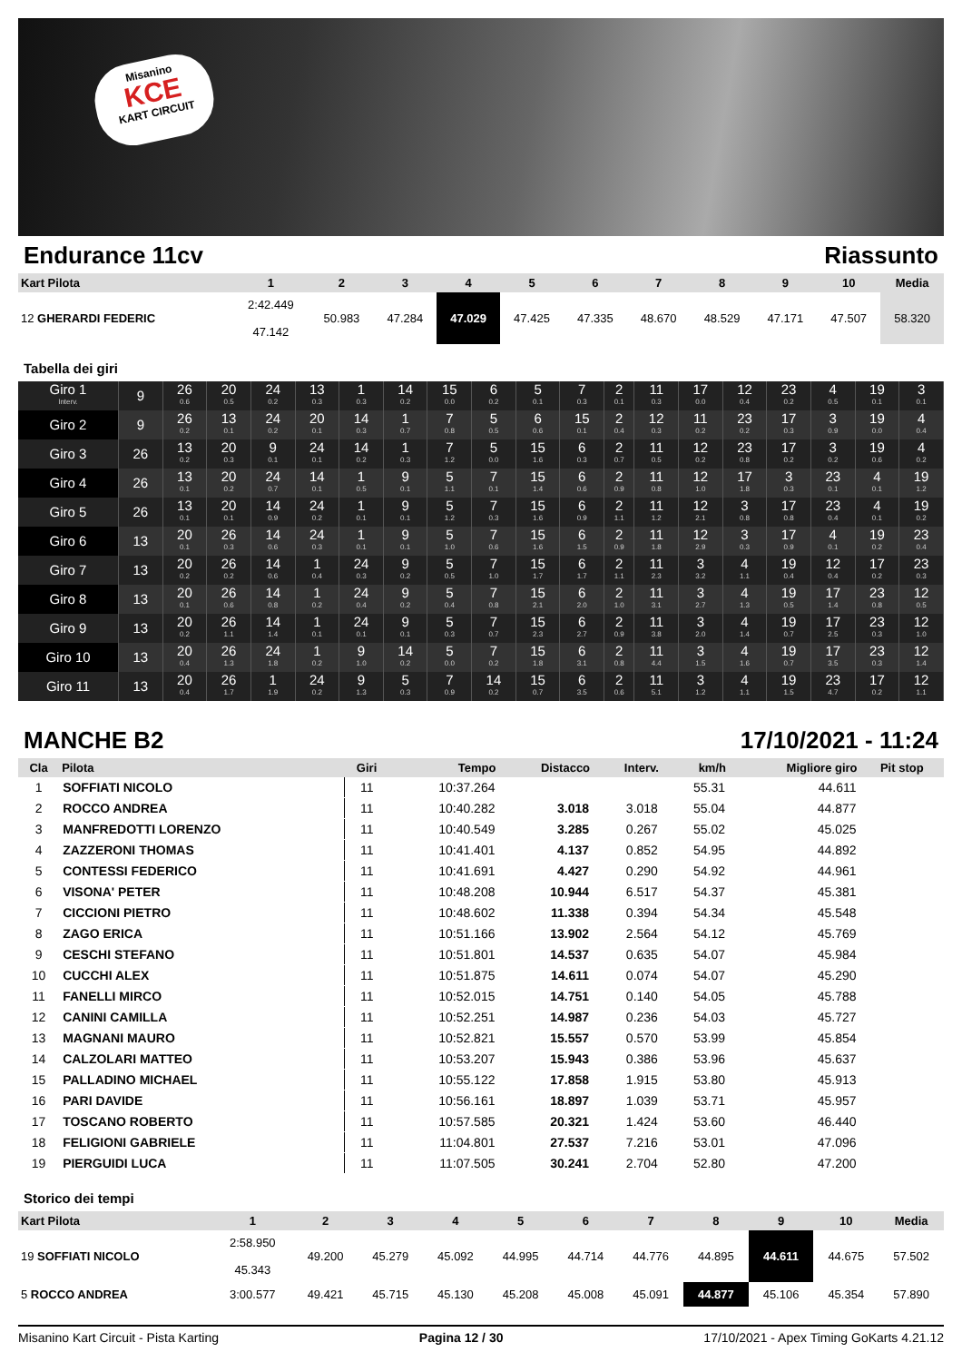Misanino
KCE
KART CIRCUIT
Endurance 11cv Riassunto
| Kart Pilota | 1 | 2 | 3 | 4 | 5 | 6 | 7 | 8 | 9 | 10 | Media |
| --- | --- | --- | --- | --- | --- | --- | --- | --- | --- | --- | --- |
| 12 GHERARDI FEDERIC | 2:42.449 47.142 | 50.983 | 47.284 | 47.029 | 47.425 | 47.335 | 48.670 | 48.529 | 47.171 | 47.507 | 58.320 |
Tabella dei giri
| Giro 1 Interv. | 9 | 26 0.6 | 20 0.5 | 24 0.2 | 13 0.3 | 1 0.3 | 14 0.2 | 15 0.0 | 6 0.2 | 5 0.1 | 7 0.3 | 2 0.1 | 11 0.3 | 17 0.0 | 12 0.4 | 23 0.2 | 4 0.5 | 19 0.1 | 3 0.1 |
| Giro 2 | 9 | 26 0.2 | 13 0.1 | 24 0.2 | 20 0.1 | 14 0.3 | 1 0.7 | 7 0.8 | 5 0.5 | 6 0.6 | 15 0.1 | 2 0.4 | 12 0.3 | 11 0.2 | 23 0.2 | 17 0.3 | 3 0.9 | 19 0.0 | 4 0.4 |
| Giro 3 | 26 | 13 0.2 | 20 0.3 | 9 0.1 | 24 0.1 | 14 0.2 | 1 0.3 | 7 1.2 | 5 0.0 | 15 1.6 | 6 0.3 | 2 0.7 | 11 0.5 | 12 0.2 | 23 0.8 | 17 0.2 | 3 0.2 | 19 0.6 | 4 0.2 |
| Giro 4 | 26 | 13 0.1 | 20 0.2 | 24 0.7 | 14 0.1 | 1 0.5 | 9 0.1 | 5 1.1 | 7 0.1 | 15 1.4 | 6 0.6 | 2 0.9 | 11 0.8 | 12 1.0 | 17 1.8 | 3 0.3 | 23 0.1 | 4 0.1 | 19 1.2 |
| Giro 5 | 26 | 13 0.1 | 20 0.1 | 14 0.9 | 24 0.2 | 1 0.1 | 9 0.1 | 5 1.2 | 7 0.3 | 15 1.6 | 6 0.9 | 2 1.1 | 11 1.2 | 12 2.1 | 3 0.8 | 17 0.8 | 23 0.4 | 4 0.1 | 19 0.2 |
| Giro 6 | 13 | 20 0.1 | 26 0.3 | 14 0.6 | 24 0.3 | 1 0.1 | 9 0.1 | 5 1.0 | 7 0.6 | 15 1.6 | 6 1.5 | 2 0.9 | 11 1.8 | 12 2.9 | 3 0.3 | 17 0.9 | 4 0.1 | 19 0.2 | 23 0.4 |
| Giro 7 | 13 | 20 0.2 | 26 0.2 | 14 0.6 | 1 0.4 | 24 0.3 | 9 0.2 | 5 0.5 | 7 1.0 | 15 1.7 | 6 1.7 | 2 1.1 | 11 2.3 | 3 3.2 | 4 1.1 | 19 0.4 | 12 0.4 | 17 0.2 | 23 0.3 |
| Giro 8 | 13 | 20 0.1 | 26 0.6 | 14 0.8 | 1 0.2 | 24 0.4 | 9 0.2 | 5 0.4 | 7 0.8 | 15 2.1 | 6 2.0 | 2 1.0 | 11 3.1 | 3 2.7 | 4 1.3 | 19 0.5 | 17 1.4 | 23 0.8 | 12 0.5 |
| Giro 9 | 13 | 20 0.2 | 26 1.1 | 14 1.4 | 1 0.1 | 24 0.1 | 9 0.1 | 5 0.3 | 7 0.7 | 15 2.3 | 6 2.7 | 2 0.9 | 11 3.8 | 3 2.0 | 4 1.4 | 19 0.7 | 17 2.5 | 23 0.3 | 12 1.0 |
| Giro 10 | 13 | 20 0.4 | 26 1.3 | 24 1.8 | 1 0.2 | 9 1.0 | 14 0.2 | 5 0.0 | 7 0.2 | 15 1.8 | 6 3.1 | 2 0.8 | 11 4.4 | 3 1.5 | 4 1.6 | 19 0.7 | 17 3.5 | 23 0.3 | 12 1.4 |
| Giro 11 | 13 | 20 0.4 | 26 1.7 | 1 1.9 | 24 0.2 | 9 1.3 | 5 0.3 | 7 0.9 | 14 0.2 | 15 0.7 | 6 3.5 | 2 0.6 | 11 5.1 | 3 1.2 | 4 1.1 | 19 1.5 | 23 4.7 | 17 0.2 | 12 1.1 |
MANCHE B2 17/10/2021 - 11:24
| Cla | Pilota | Giri | Tempo | Distacco | Interv. | km/h | Migliore giro | Pit stop |
| --- | --- | --- | --- | --- | --- | --- | --- | --- |
| 1 | SOFFIATI NICOLO | 11 | 10:37.264 | | | 55.31 | 44.611 | |
| 2 | ROCCO ANDREA | 11 | 10:40.282 | 3.018 | 3.018 | 55.04 | 44.877 | |
| 3 | MANFREDOTTI LORENZO | 11 | 10:40.549 | 3.285 | 0.267 | 55.02 | 45.025 | |
| 4 | ZAZZERONI THOMAS | 11 | 10:41.401 | 4.137 | 0.852 | 54.95 | 44.892 | |
| 5 | CONTESSI FEDERICO | 11 | 10:41.691 | 4.427 | 0.290 | 54.92 | 44.961 | |
| 6 | VISONA' PETER | 11 | 10:48.208 | 10.944 | 6.517 | 54.37 | 45.381 | |
| 7 | CICCIONI PIETRO | 11 | 10:48.602 | 11.338 | 0.394 | 54.34 | 45.548 | |
| 8 | ZAGO ERICA | 11 | 10:51.166 | 13.902 | 2.564 | 54.12 | 45.769 | |
| 9 | CESCHI STEFANO | 11 | 10:51.801 | 14.537 | 0.635 | 54.07 | 45.984 | |
| 10 | CUCCHI ALEX | 11 | 10:51.875 | 14.611 | 0.074 | 54.07 | 45.290 | |
| 11 | FANELLI MIRCO | 11 | 10:52.015 | 14.751 | 0.140 | 54.05 | 45.788 | |
| 12 | CANINI CAMILLA | 11 | 10:52.251 | 14.987 | 0.236 | 54.03 | 45.727 | |
| 13 | MAGNANI MAURO | 11 | 10:52.821 | 15.557 | 0.570 | 53.99 | 45.854 | |
| 14 | CALZOLARI MATTEO | 11 | 10:53.207 | 15.943 | 0.386 | 53.96 | 45.637 | |
| 15 | PALLADINO MICHAEL | 11 | 10:55.122 | 17.858 | 1.915 | 53.80 | 45.913 | |
| 16 | PARI DAVIDE | 11 | 10:56.161 | 18.897 | 1.039 | 53.71 | 45.957 | |
| 17 | TOSCANO ROBERTO | 11 | 10:57.585 | 20.321 | 1.424 | 53.60 | 46.440 | |
| 18 | FELIGIONI GABRIELE | 11 | 11:04.801 | 27.537 | 7.216 | 53.01 | 47.096 | |
| 19 | PIERGUIDI LUCA | 11 | 11:07.505 | 30.241 | 2.704 | 52.80 | 47.200 | |
Storico dei tempi
| Kart Pilota | 1 | 2 | 3 | 4 | 5 | 6 | 7 | 8 | 9 | 10 | Media |
| --- | --- | --- | --- | --- | --- | --- | --- | --- | --- | --- | --- |
| 19 SOFFIATI NICOLO | 2:58.950 45.343 | 49.200 | 45.279 | 45.092 | 44.995 | 44.714 | 44.776 | 44.895 | 44.611 | 44.675 | 57.502 |
| 5 ROCCO ANDREA | 3:00.577 | 49.421 | 45.715 | 45.130 | 45.208 | 45.008 | 45.091 | 44.877 | 45.106 | 45.354 | 57.890 |
Misanino Kart Circuit - Pista Karting Pagina 12 / 30 17/10/2021 - Apex Timing GoKarts 4.21.12